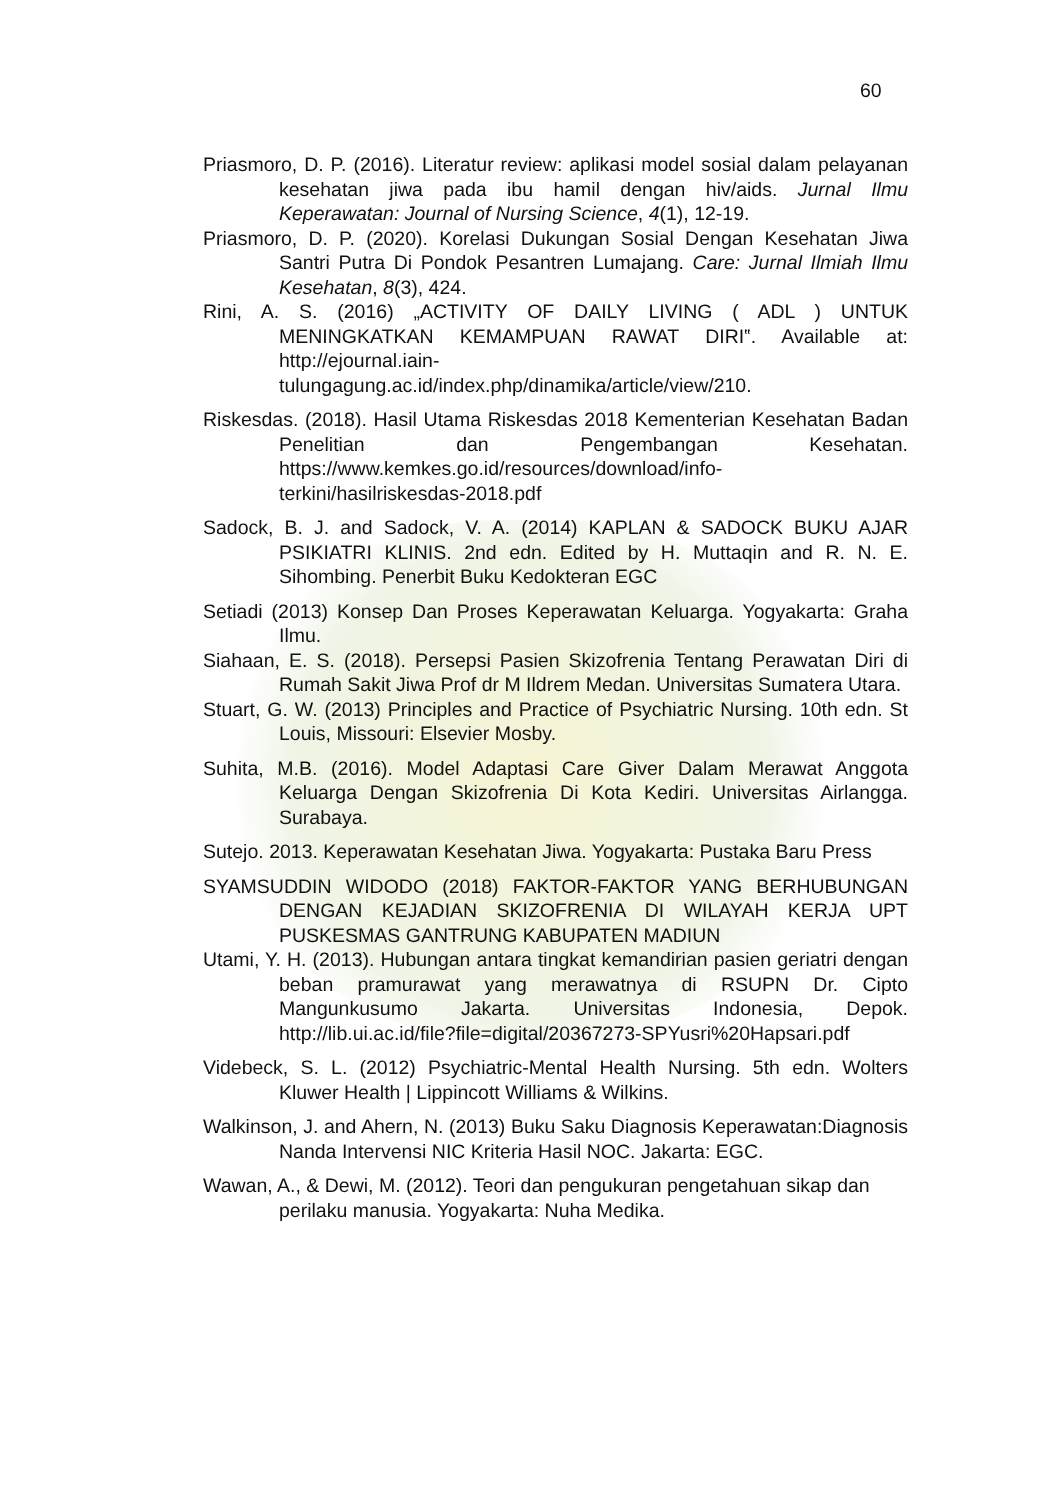60
Priasmoro, D. P. (2016). Literatur review: aplikasi model sosial dalam pelayanan kesehatan jiwa pada ibu hamil dengan hiv/aids. Jurnal Ilmu Keperawatan: Journal of Nursing Science, 4(1), 12-19.
Priasmoro, D. P. (2020). Korelasi Dukungan Sosial Dengan Kesehatan Jiwa Santri Putra Di Pondok Pesantren Lumajang. Care: Jurnal Ilmiah Ilmu Kesehatan, 8(3), 424.
Rini, A. S. (2016) „ACTIVITY OF DAILY LIVING ( ADL ) UNTUK MENINGKATKAN KEMAMPUAN RAWAT DIRI‟. Available at: http://ejournal.iain-
tulungagung.ac.id/index.php/dinamika/article/view/210.
Riskesdas. (2018). Hasil Utama Riskesdas 2018 Kementerian Kesehatan Badan Penelitian dan Pengembangan Kesehatan. https://www.kemkes.go.id/resources/download/info-terkini/hasilriskesdas-2018.pdf
Sadock, B. J. and Sadock, V. A. (2014) KAPLAN & SADOCK BUKU AJAR PSIKIATRI KLINIS. 2nd edn. Edited by H. Muttaqin and R. N. E. Sihombing. Penerbit Buku Kedokteran EGC
Setiadi (2013) Konsep Dan Proses Keperawatan Keluarga. Yogyakarta: Graha Ilmu.
Siahaan, E. S. (2018). Persepsi Pasien Skizofrenia Tentang Perawatan Diri di Rumah Sakit Jiwa Prof dr M Ildrem Medan. Universitas Sumatera Utara.
Stuart, G. W. (2013) Principles and Practice of Psychiatric Nursing. 10th edn. St Louis, Missouri: Elsevier Mosby.
Suhita, M.B. (2016). Model Adaptasi Care Giver Dalam Merawat Anggota Keluarga Dengan Skizofrenia Di Kota Kediri. Universitas Airlangga. Surabaya.
Sutejo. 2013. Keperawatan Kesehatan Jiwa. Yogyakarta: Pustaka Baru Press
SYAMSUDDIN WIDODO (2018) FAKTOR-FAKTOR YANG BERHUBUNGAN DENGAN KEJADIAN SKIZOFRENIA DI WILAYAH KERJA UPT PUSKESMAS GANTRUNG KABUPATEN MADIUN
Utami, Y. H. (2013). Hubungan antara tingkat kemandirian pasien geriatri dengan beban pramurawat yang merawatnya di RSUPN Dr. Cipto Mangunkusumo Jakarta. Universitas Indonesia, Depok. http://lib.ui.ac.id/file?file=digital/20367273-SPYusri%20Hapsari.pdf
Videbeck, S. L. (2012) Psychiatric-Mental Health Nursing. 5th edn. Wolters Kluwer Health | Lippincott Williams & Wilkins.
Walkinson, J. and Ahern, N. (2013) Buku Saku Diagnosis Keperawatan:Diagnosis Nanda Intervensi NIC Kriteria Hasil NOC. Jakarta: EGC.
Wawan, A., & Dewi, M. (2012). Teori dan pengukuran pengetahuan sikap dan perilaku manusia. Yogyakarta: Nuha Medika.